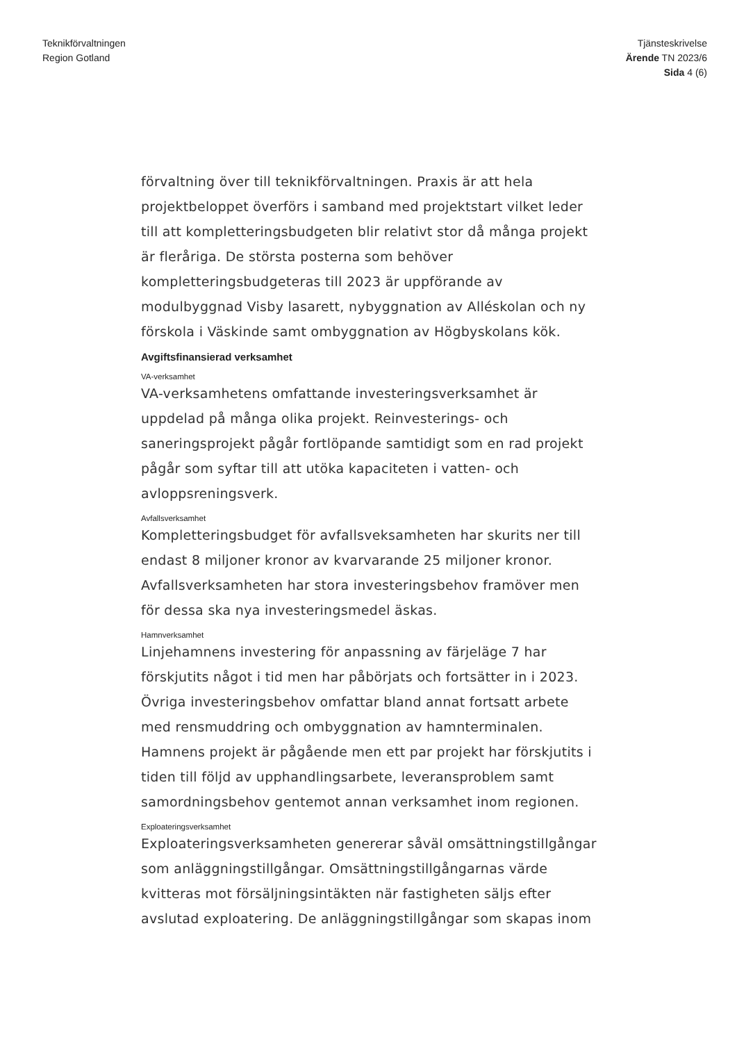Teknikförvaltningen
Region Gotland
Tjänsteskrivelse
Ärende TN 2023/6
Sida 4 (6)
förvaltning över till teknikförvaltningen. Praxis är att hela projektbeloppet överförs i samband med projektstart vilket leder till att kompletteringsbudgeten blir relativt stor då många projekt är fleråriga. De största posterna som behöver kompletteringsbudgeteras till 2023 är uppförande av modulbyggnad Visby lasarett, nybyggnation av Alléskolan och ny förskola i Väskinde samt ombyggnation av Högbyskolans kök.
Avgiftsfinansierad verksamhet
VA-verksamhet
VA-verksamhetens omfattande investeringsverksamhet är uppdelad på många olika projekt. Reinvesterings- och saneringsprojekt pågår fortlöpande samtidigt som en rad projekt pågår som syftar till att utöka kapaciteten i vatten- och avloppsreningsverk.
Avfallsverksamhet
Kompletteringsbudget för avfallsveksamheten har skurits ner till endast 8 miljoner kronor av kvarvarande 25 miljoner kronor. Avfallsverksamheten har stora investeringsbehov framöver men för dessa ska nya investeringsmedel äskas.
Hamnverksamhet
Linjehamnens investering för anpassning av färjeläge 7 har förskjutits något i tid men har påbörjats och fortsätter in i 2023. Övriga investeringsbehov omfattar bland annat fortsatt arbete med rensmuddring och ombyggnation av hamnterminalen. Hamnens projekt är pågående men ett par projekt har förskjutits i tiden till följd av upphandlingsarbete, leveransproblem samt samordningsbehov gentemot annan verksamhet inom regionen.
Exploateringsverksamhet
Exploateringsverksamheten genererar såväl omsättningstillgångar som anläggningstillgångar. Omsättningstillgångarnas värde kvitteras mot försäljningsintäkten när fastigheten säljs efter avslutad exploatering. De anläggningstillgångar som skapas inom